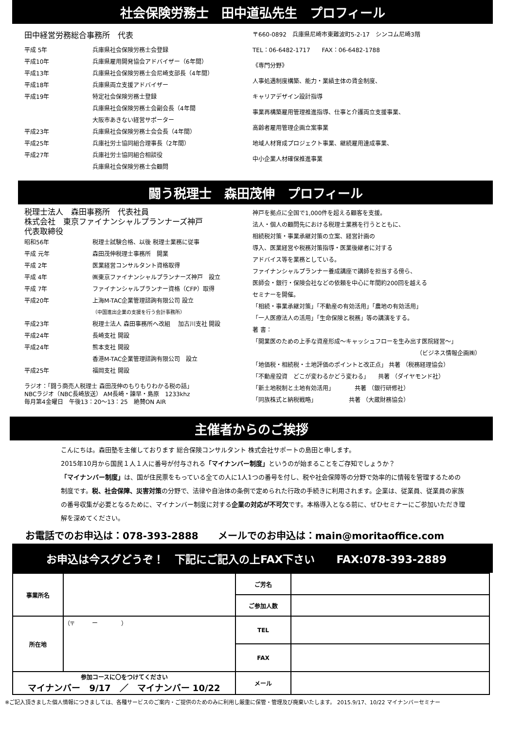社会保険労務士　田中道弘先生　プロフィール
田中経営労務総合事務所　代表
平成 5年 兵庫県社会保険労務士会登録
平成10年 兵庫県雇用開発協会アドバイザー（6年間）
平成13年 兵庫県社会保険労務士会尼崎支部長（4年間）
平成18年 兵庫県両立支援アドバイザー
平成19年 特定社会保険労務士登録
兵庫県社会保険労務士会副会長（4年間
大阪市あきない経営サポーター
平成23年 兵庫県社会保険労務士会会長（4年間）
平成25年 兵庫社労士協同組合理事長（2年間）
平成27年 兵庫社労士協同組合相談役
兵庫県社会保険労務士会顧問
〒660-0892　兵庫県尼崎市東難波町5-2-17　シンコム尼崎3階
TEL：06-6482-1717　　FAX：06-6482-1788
《専門分野》
人事処遇制度構築、能力・業績主体の賃金制度、
キャリアデザイン設計指導
事業再構築雇用管理推進指導、仕事と介護両立支援事業、
高齢者雇用管理企画立案事業
地域人材育成プロジェクト事業、継続雇用達成事業、
中小企業人材確保推進事業
闘う税理士　森田茂伸　プロフィール
税理士法人　森田事務所　代表社員
株式会社　東京ファイナンシャルプランナーズ神戸
代表取締役
昭和56年 税理士試験合格、以後 税理士業務に従事
平成 元年 森田茂伸税理士事務所　開業
平成 2年 医業経営コンサルタント資格取得
平成 4年 ㈱東京ファイナンシャルプランナーズ神戸　設立
平成 7年 ファイナンシャルプランナー資格（CFP）取得
平成20年 上海M-TAC企業管理諮詢有限公司 設立
（中国進出企業の支援を行う会計事務所）
平成23年 税理士法人 森田事務所へ改組　 加古川支社 開設
平成24年 長崎支社 開設
平成24年 熊本支社 開設
香港M-TAC企業管理諮詢有限公司　設立
平成25年 福岡支社 開設
ラジオ：「闘う商売人税理士 森田茂伸のもりもりわかる税の話」
NBCラジオ（NBC長崎放送） AM長崎・諫早・島原　1233khz
毎月第4金曜日　午後13：20～13：25　絶賛ON AIR
神戸を拠点に全国で1,000件を超える顧客を支援。
法人・個人の顧問先における税理士業務を行うとともに、
相続税対策・事業承継対策の立案、経営計画の
導入、医業経営や税務対策指導・医業後継者に対する
アドバイス等を業務としている。
ファイナンシャルプランナー養成講座で講師を担当する傍ら、
医師会・銀行・保険会社などの依頼を中心に年間約200回を越える
セミナーを開催。
「相続・事業承継対策」「不動産の有効活用」「農地の有効活用」
「一人医療法人の活用」「生命保険と税務」等の講演をする。
著 書：
「開業医のための上手な資産形成～キャッシュフローを生み出す医院経営～」
（ビジネス情報企画㈱）
「地価税・相続税・土地評価のポイントと改正点」 共著 （税務経理協会）
「不動産投資　どこが変わるかどう変わる」　　共著 （ダイヤモンド社）
「新土地税制と土地有効活用」　　　　共著 （銀行研修社）
「同族株式と納税戦略」　　　　　　共著 （大蔵財務協会）
主催者からのご挨拶
こんにちは。森田塾を主催しております 総合保険コンサルタント 株式会社サポートの島田と申します。
2015年10月から国民１人１人に番号が付与される「マイナンバー制度」というのが始まることをご存知でしょうか？
「マイナンバー制度」は、国が住民票をもっている全ての人に1人1つの番号を付し、税や社会保障等の分野で効率的に情報を管理するための制度です。税、社会保障、災害対策の分野で、法律や自治体の条例で定められた行政の手続きに利用されます。企業は、従業員、従業員の家族の番号収集が必要となるために、マイナンバー制度に対する企業の対応が不可欠です。本格導入となる前に、ぜひセミナーにご参加いただき理解を深めてください。
お電話でのお申込は：078-393-2888　　メールでのお申込は：main@moritaoffice.com
お申込は今スグどうぞ！　下記にご記入の上FAX下さい　　FAX:078-393-2889
| 事業所名 | | ご芳名 | |
| | | ご参加人数 | |
| 所在地 | （〒 ー ） | TEL | |
| | | FAX | |
| 参加コースに〇をつけてください マイナンバー 9/17 ／ マイナンバー 10/22 | | メール | |
※ご記入頂きました個人情報につきましては、各種サービスのご案内・ご提供のためのみに利用し厳重に保管・管理及び廃棄いたします。 2015.9/17、10/22 マイナンバーセミナー